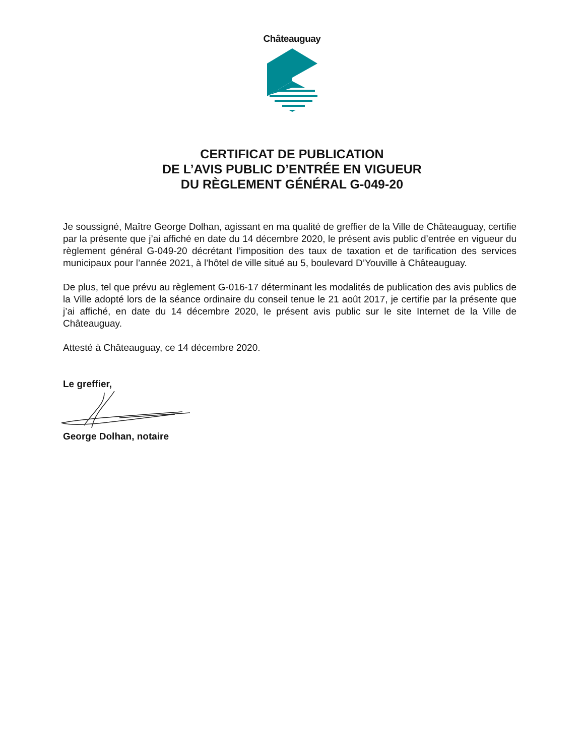Châteauguay
CERTIFICAT DE PUBLICATION
DE L’AVIS PUBLIC D’ENTRÉE EN VIGUEUR
DU RÈGLEMENT GÉNÉRAL G-049-20
Je soussigné, Maître George Dolhan, agissant en ma qualité de greffier de la Ville de Châteauguay, certifie par la présente que j’ai affiché en date du 14 décembre 2020, le présent avis public d’entrée en vigueur du règlement général G-049-20 décrétant l’imposition des taux de taxation et de tarification des services municipaux pour l’année 2021, à l’hôtel de ville situé au 5, boulevard D’Youville à Châteauguay.
De plus, tel que prévu au règlement G-016-17 déterminant les modalités de publication des avis publics de la Ville adopté lors de la séance ordinaire du conseil tenue le 21 août 2017, je certifie par la présente que j’ai affiché, en date du 14 décembre 2020, le présent avis public sur le site Internet de la Ville de Châteauguay.
Attesté à Châteauguay, ce 14 décembre 2020.
Le greffier,
George Dolhan, notaire